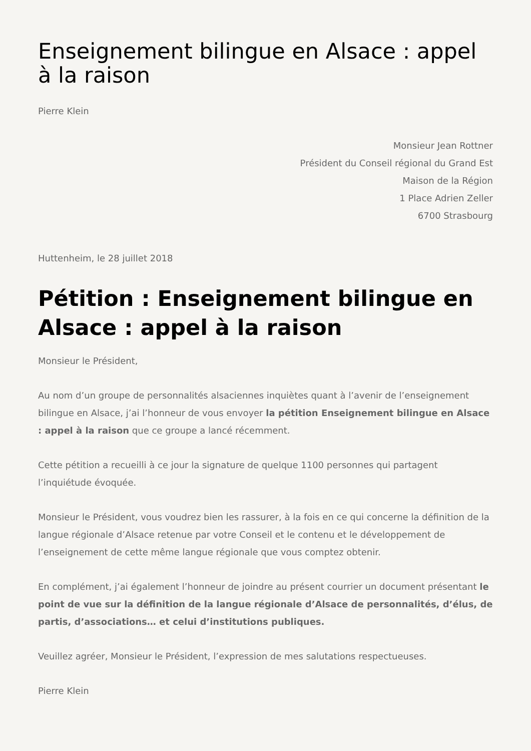Enseignement bilingue en Alsace : appel à la raison
Pierre Klein
Monsieur Jean Rottner
Président du Conseil régional du Grand Est
Maison de la Région
1 Place Adrien Zeller
6700 Strasbourg
Huttenheim, le 28 juillet 2018
Pétition : Enseignement bilingue en Alsace : appel à la raison
Monsieur le Président,
Au nom d’un groupe de personnalités alsaciennes inquiètes quant à l’avenir de l’enseignement bilingue en Alsace, j’ai l’honneur de vous envoyer la pétition Enseignement bilingue en Alsace : appel à la raison que ce groupe a lancé récemment.
Cette pétition a recueilli à ce jour la signature de quelque 1100 personnes qui partagent l’inquiétude évoquée.
Monsieur le Président, vous voudrez bien les rassurer, à la fois en ce qui concerne la définition de la langue régionale d’Alsace retenue par votre Conseil et le contenu et le développement de l’enseignement de cette même langue régionale que vous comptez obtenir.
En complément, j’ai également l’honneur de joindre au présent courrier un document présentant le point de vue sur la définition de la langue régionale d’Alsace de personnalités, d’élus, de partis, d’associations… et celui d’institutions publiques.
Veuillez agréer, Monsieur le Président, l’expression de mes salutations respectueuses.
Pierre Klein